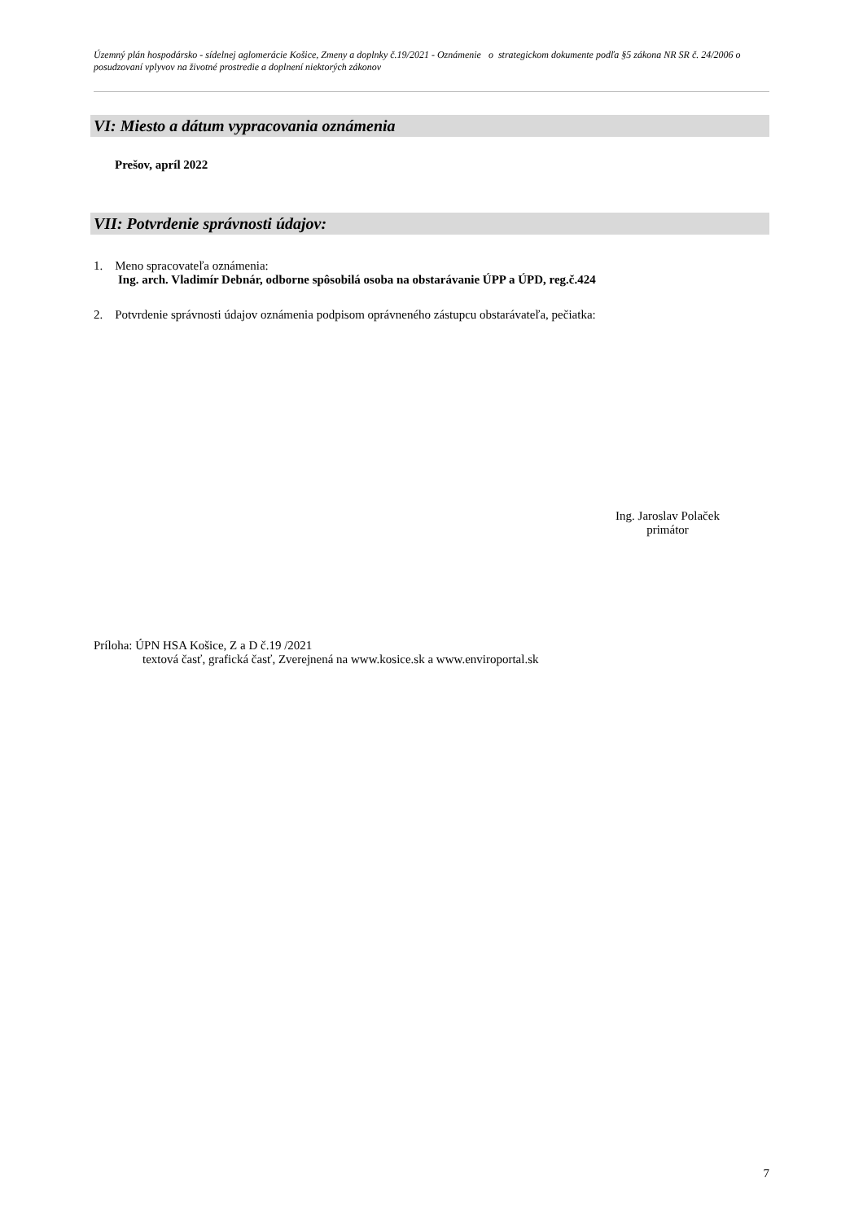Územný plán hospodársko - sídelnej aglomerácie Košice, Zmeny a doplnky č.19/2021 - Oznámenie o strategickom dokumente podľa §5 zákona NR SR č. 24/2006 o posudzovaní vplyvov na životné prostredie a doplnení niektorých zákonov
VI: Miesto a dátum vypracovania oznámenia
Prešov, apríl 2022
VII: Potvrdenie správnosti údajov:
1. Meno spracovateľa oznámenia:
Ing. arch. Vladimír Debnár, odborne spôsobilá osoba na obstarávanie ÚPP a ÚPD, reg.č.424
2. Potvrdenie správnosti údajov oznámenia podpisom oprávneného zástupcu obstarávateľa, pečiatka:
Ing. Jaroslav Polaček
primátor
Príloha: ÚPN HSA Košice, Z a D č.19 /2021
textová časť, grafická časť, Zverejnená na www.kosice.sk a www.enviroportal.sk
7